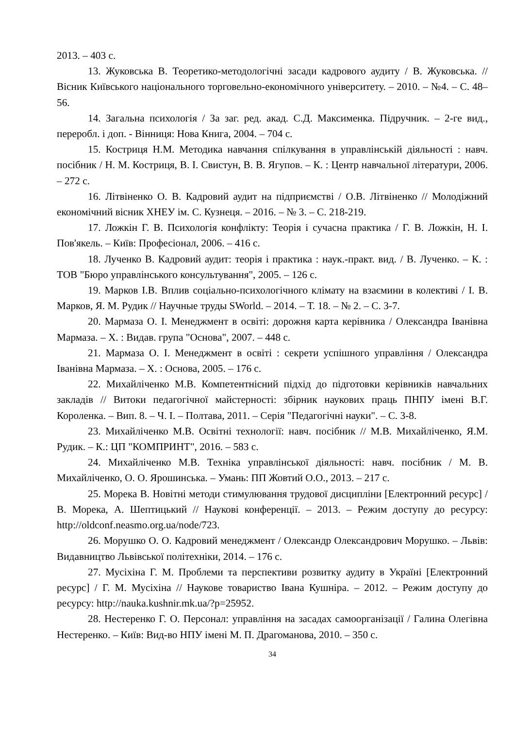2013. – 403 с.
13. Жуковська В. Теоретико-методологічні засади кадрового аудиту / В. Жуковська. // Вісник Київського національного торговельно-економічного університету. – 2010. – №4. – С. 48–56.
14. Загальна психологія / За заг. ред. акад. С.Д. Максименка. Підручник. – 2-ге вид., переробл. і доп. - Вінниця: Нова Книга, 2004. – 704 с.
15. Костриця Н.М. Методика навчання спілкування в управлінській діяльності : навч. посібник / Н. М. Костриця, В. І. Свистун, В. В. Ягупов. – К. : Центр навчальної літератури, 2006. – 272 с.
16. Літвіненко О. В. Кадровий аудит на підприємстві / О.В. Літвіненко // Молодіжний економічний вісник ХНЕУ ім. С. Кузнеця. – 2016. – № 3. – С. 218-219.
17. Ложкін Г. В. Психологія конфлікту: Теорія і сучасна практика / Г. В. Ложкін, Н. І. Пов'якель. – Київ: Професіонал, 2006. – 416 с.
18. Лученко В. Кадровий аудит: теорія і практика : наук.-практ. вид. / В. Лученко. – К. : ТОВ "Бюро управлінського консультування", 2005. – 126 с.
19. Марков І.В. Вплив соціально-психологічного клімату на взаємини в колективі / І. В. Марков, Я. М. Рудик // Научные труды SWorld. – 2014. – Т. 18. – № 2. – С. 3-7.
20. Мармаза О. І. Менеджмент в освіті: дорожня карта керівника / Олександра Іванівна Мармаза. – Х. : Видав. група "Основа", 2007. – 448 с.
21. Мармаза О. І. Менеджмент в освіті : секрети успішного управління / Олександра Іванівна Мармаза. – Х. : Основа, 2005. – 176 с.
22. Михайліченко М.В. Компетентнісний підхід до підготовки керівників навчальних закладів // Витоки педагогічної майстерності: збірник наукових праць ПНПУ імені В.Г. Короленка. – Вип. 8. – Ч. І. – Полтава, 2011. – Серія "Педагогічні науки". – С. 3-8.
23. Михайліченко М.В. Освітні технології: навч. посібник // М.В. Михайліченко, Я.М. Рудик. – К.: ЦП "КОМПРИНТ", 2016. – 583 с.
24. Михайліченко М.В. Техніка управлінської діяльності: навч. посібник / М. В. Михайліченко, О. О. Ярошинська. – Умань: ПП Жовтий О.О., 2013. – 217 с.
25. Морека В. Новітні методи стимулювання трудової дисципліни [Електронний ресурс] / В. Морека, А. Шептицький // Наукові конференції. – 2013. – Режим доступу до ресурсу: http://oldconf.neasmo.org.ua/node/723.
26. Морушко О. О. Кадровий менеджмент / Олександр Олександрович Морушко. – Львів: Видавництво Львівської політехніки, 2014. – 176 с.
27. Мусіхіна Г. М. Проблеми та перспективи розвитку аудиту в Україні [Електронний ресурс] / Г. М. Мусіхіна // Наукове товариство Івана Кушніра. – 2012. – Режим доступу до ресурсу: http://nauka.kushnir.mk.ua/?p=25952.
28. Нестеренко Г. О. Персонал: управління на засадах самоорганізації / Галина Олегівна Нестеренко. – Київ: Вид-во НПУ імені М. П. Драгоманова, 2010. – 350 с.
34